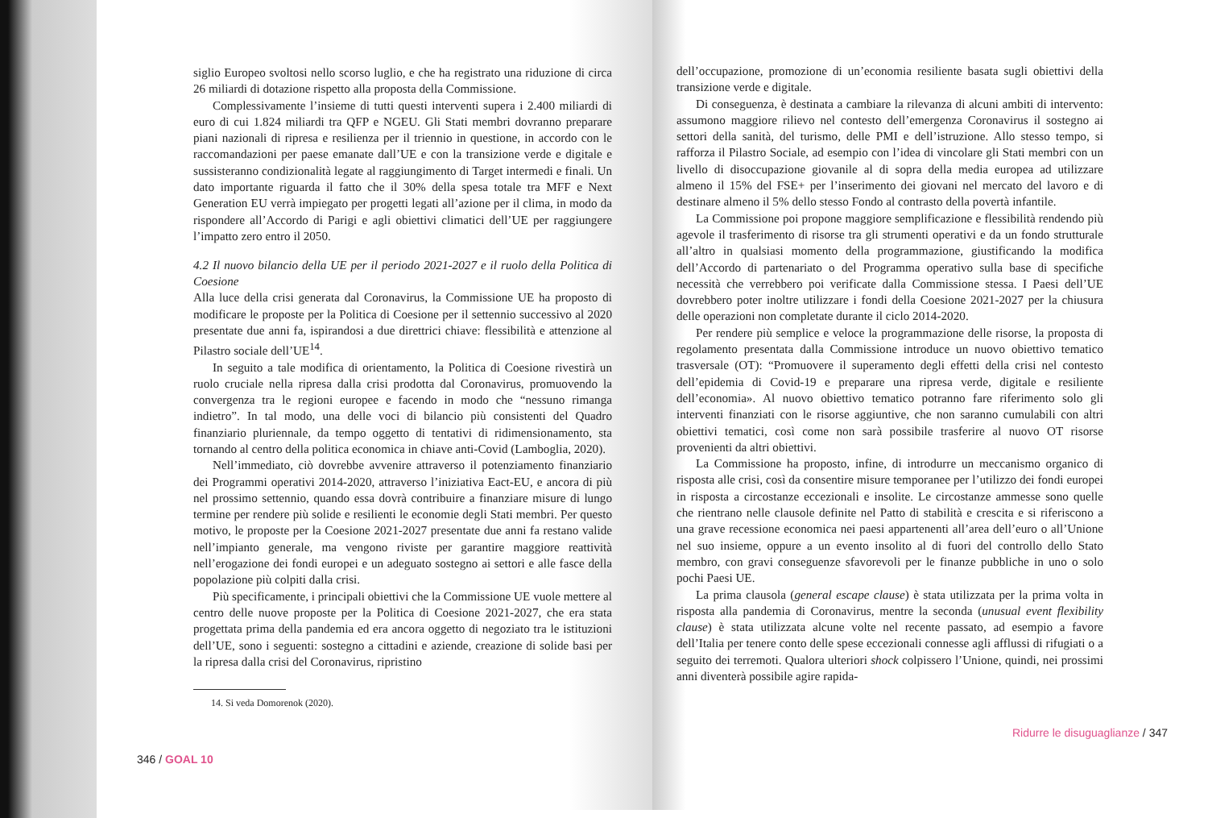siglio Europeo svoltosi nello scorso luglio, e che ha registrato una riduzione di circa 26 miliardi di dotazione rispetto alla proposta della Commissione.
Complessivamente l’insieme di tutti questi interventi supera i 2.400 miliardi di euro di cui 1.824 miliardi tra QFP e NGEU. Gli Stati membri dovranno preparare piani nazionali di ripresa e resilienza per il triennio in questione, in accordo con le raccomandazioni per paese emanate dall’UE e con la transizione verde e digitale e sussisteranno condizionalità legate al raggiungimento di Target intermedi e finali. Un dato importante riguarda il fatto che il 30% della spesa totale tra MFF e Next Generation EU verrà impiegato per progetti legati all’azione per il clima, in modo da rispondere all’Accordo di Parigi e agli obiettivi climatici dell’UE per raggiungere l’impatto zero entro il 2050.
4.2 Il nuovo bilancio della UE per il periodo 2021-2027 e il ruolo della Politica di Coesione
Alla luce della crisi generata dal Coronavirus, la Commissione UE ha proposto di modificare le proposte per la Politica di Coesione per il settennio successivo al 2020 presentate due anni fa, ispirandosi a due direttrici chiave: flessibilità e attenzione al Pilastro sociale dell’UE<sup>14</sup>.
In seguito a tale modifica di orientamento, la Politica di Coesione rivestirà un ruolo cruciale nella ripresa dalla crisi prodotta dal Coronavirus, promuovendo la convergenza tra le regioni europee e facendo in modo che “nessuno rimanga indietro”. In tal modo, una delle voci di bilancio più consistenti del Quadro finanziario pluriennale, da tempo oggetto di tentativi di ridimensionamento, sta tornando al centro della politica economica in chiave anti-Covid (Lamboglia, 2020).
Nell’immediato, ciò dovrebbe avvenire attraverso il potenziamento finanziario dei Programmi operativi 2014-2020, attraverso l’iniziativa Eact-EU, e ancora di più nel prossimo settennio, quando essa dovrà contribuire a finanziare misure di lungo termine per rendere più solide e resilienti le economie degli Stati membri. Per questo motivo, le proposte per la Coesione 2021-2027 presentate due anni fa restano valide nell’impianto generale, ma vengono riviste per garantire maggiore reattività nell’erogazione dei fondi europei e un adeguato sostegno ai settori e alle fasce della popolazione più colpiti dalla crisi.
Più specificamente, i principali obiettivi che la Commissione UE vuole mettere al centro delle nuove proposte per la Politica di Coesione 2021-2027, che era stata progettata prima della pandemia ed era ancora oggetto di negoziato tra le istituzioni dell’UE, sono i seguenti: sostegno a cittadini e aziende, creazione di solide basi per la ripresa dalla crisi del Coronavirus, ripristino
14. Si veda Domorenok (2020).
346 / GOAL 10
dell’occupazione, promozione di un’economia resiliente basata sugli obiettivi della transizione verde e digitale.
Di conseguenza, è destinata a cambiare la rilevanza di alcuni ambiti di intervento: assumono maggiore rilievo nel contesto dell’emergenza Coronavirus il sostegno ai settori della sanità, del turismo, delle PMI e dell’istruzione. Allo stesso tempo, si rafforza il Pilastro Sociale, ad esempio con l’idea di vincolare gli Stati membri con un livello di disoccupazione giovanile al di sopra della media europea ad utilizzare almeno il 15% del FSE+ per l’inserimento dei giovani nel mercato del lavoro e di destinare almeno il 5% dello stesso Fondo al contrasto della povertà infantile.
La Commissione poi propone maggiore semplificazione e flessibilità rendendo più agevole il trasferimento di risorse tra gli strumenti operativi e da un fondo strutturale all’altro in qualsiasi momento della programmazione, giustificando la modifica dell’Accordo di partenariato o del Programma operativo sulla base di specifiche necessità che verrebbero poi verificate dalla Commissione stessa. I Paesi dell’UE dovrebbero poter inoltre utilizzare i fondi della Coesione 2021-2027 per la chiusura delle operazioni non completate durante il ciclo 2014-2020.
Per rendere più semplice e veloce la programmazione delle risorse, la proposta di regolamento presentata dalla Commissione introduce un nuovo obiettivo tematico trasversale (OT): “Promuovere il superamento degli effetti della crisi nel contesto dell’epidemia di Covid-19 e preparare una ripresa verde, digitale e resiliente dell’economia». Al nuovo obiettivo tematico potranno fare riferimento solo gli interventi finanziati con le risorse aggiuntive, che non saranno cumulabili con altri obiettivi tematici, così come non sarà possibile trasferire al nuovo OT risorse provenienti da altri obiettivi.
La Commissione ha proposto, infine, di introdurre un meccanismo organico di risposta alle crisi, così da consentire misure temporanee per l’utilizzo dei fondi europei in risposta a circostanze eccezionali e insolite. Le circostanze ammesse sono quelle che rientrano nelle clausole definite nel Patto di stabilità e crescita e si riferiscono a una grave recessione economica nei paesi appartenenti all’area dell’euro o all’Unione nel suo insieme, oppure a un evento insolito al di fuori del controllo dello Stato membro, con gravi conseguenze sfavorevoli per le finanze pubbliche in uno o solo pochi Paesi UE.
La prima clausola (general escape clause) è stata utilizzata per la prima volta in risposta alla pandemia di Coronavirus, mentre la seconda (unusual event flexibility clause) è stata utilizzata alcune volte nel recente passato, ad esempio a favore dell’Italia per tenere conto delle spese eccezionali connesse agli afflussi di rifugiati o a seguito dei terremoti. Qualora ulteriori shock colpissero l’Unione, quindi, nei prossimi anni diventerà possibile agire rapida-
Ridurre le disuguaglianze / 347